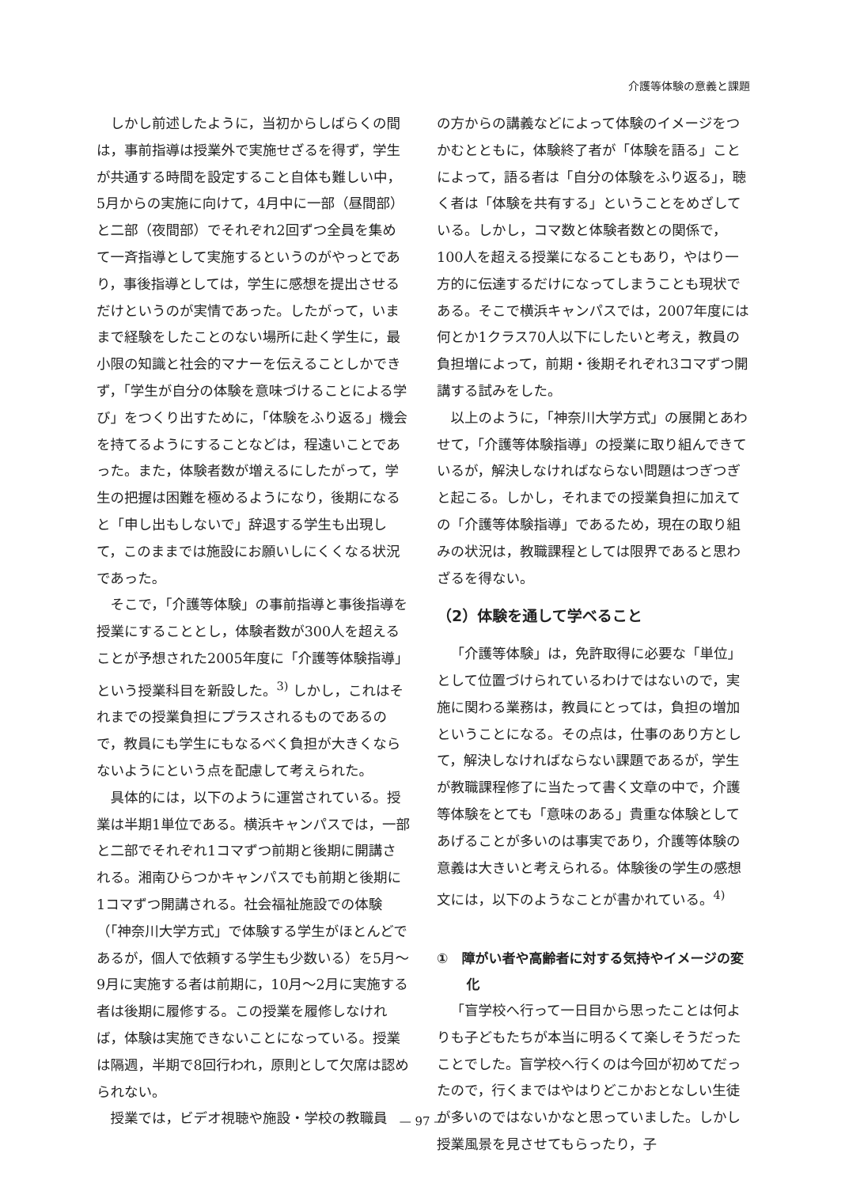介護等体験の意義と課題
しかし前述したように，当初からしばらくの間は，事前指導は授業外で実施せざるを得ず，学生が共通する時間を設定すること自体も難しい中，5月からの実施に向けて，4月中に一部（昼間部）と二部（夜間部）でそれぞれ2回ずつ全員を集めて一斉指導として実施するというのがやっとであり，事後指導としては，学生に感想を提出させるだけというのが実情であった。したがって，いままで経験をしたことのない場所に赴く学生に，最小限の知識と社会的マナーを伝えることしかできず，「学生が自分の体験を意味づけることによる学び」をつくり出すために，「体験をふり返る」機会を持てるようにすることなどは，程遠いことであった。また，体験者数が増えるにしたがって，学生の把握は困難を極めるようになり，後期になると「申し出もしないで」辞退する学生も出現して，このままでは施設にお願いしにくくなる状況であった。
そこで，「介護等体験」の事前指導と事後指導を授業にすることとし，体験者数が300人を超えることが予想された2005年度に「介護等体験指導」という授業科目を新設した。<sup>3)</sup> しかし，これはそれまでの授業負担にプラスされるものであるので，教員にも学生にもなるべく負担が大きくならないようにという点を配慮して考えられた。
具体的には，以下のように運営されている。授業は半期1単位である。横浜キャンパスでは，一部と二部でそれぞれ1コマずつ前期と後期に開講される。湘南ひらつかキャンパスでも前期と後期に1コマずつ開講される。社会福祉施設での体験（「神奈川大学方式」で体験する学生がほとんどであるが，個人で依頼する学生も少数いる）を5月～9月に実施する者は前期に，10月～2月に実施する者は後期に履修する。この授業を履修しなければ，体験は実施できないことになっている。授業は隔週，半期で8回行われ，原則として欠席は認められない。
授業では，ビデオ視聴や施設・学校の教職員
の方からの講義などによって体験のイメージをつかむとともに，体験終了者が「体験を語る」ことによって，語る者は「自分の体験をふり返る」，聴く者は「体験を共有する」ということをめざしている。しかし，コマ数と体験者数との関係で，100人を超える授業になることもあり，やはり一方的に伝達するだけになってしまうことも現状である。そこで横浜キャンパスでは，2007年度には何とか1クラス70人以下にしたいと考え，教員の負担増によって，前期・後期それぞれ3コマずつ開講する試みをした。
以上のように，「神奈川大学方式」の展開とあわせて，「介護等体験指導」の授業に取り組んできているが，解決しなければならない問題はつぎつぎと起こる。しかし，それまでの授業負担に加えての「介護等体験指導」であるため，現在の取り組みの状況は，教職課程としては限界であると思わざるを得ない。
（2）体験を通して学べること
「介護等体験」は，免許取得に必要な「単位」として位置づけられているわけではないので，実施に関わる業務は，教員にとっては，負担の増加ということになる。その点は，仕事のあり方として，解決しなければならない課題であるが，学生が教職課程修了に当たって書く文章の中で，介護等体験をとても「意味のある」貴重な体験としてあげることが多いのは事実であり，介護等体験の意義は大きいと考えられる。体験後の学生の感想文には，以下のようなことが書かれている。<sup>4)</sup>
①　障がい者や高齢者に対する気持やイメージの変化
「盲学校へ行って一日目から思ったことは何よりも子どもたちが本当に明るくて楽しそうだったことでした。盲学校へ行くのは今回が初めてだったので，行くまではやはりどこかおとなしい生徒が多いのではないかなと思っていました。しかし授業風景を見させてもらったり，子
— 97 —